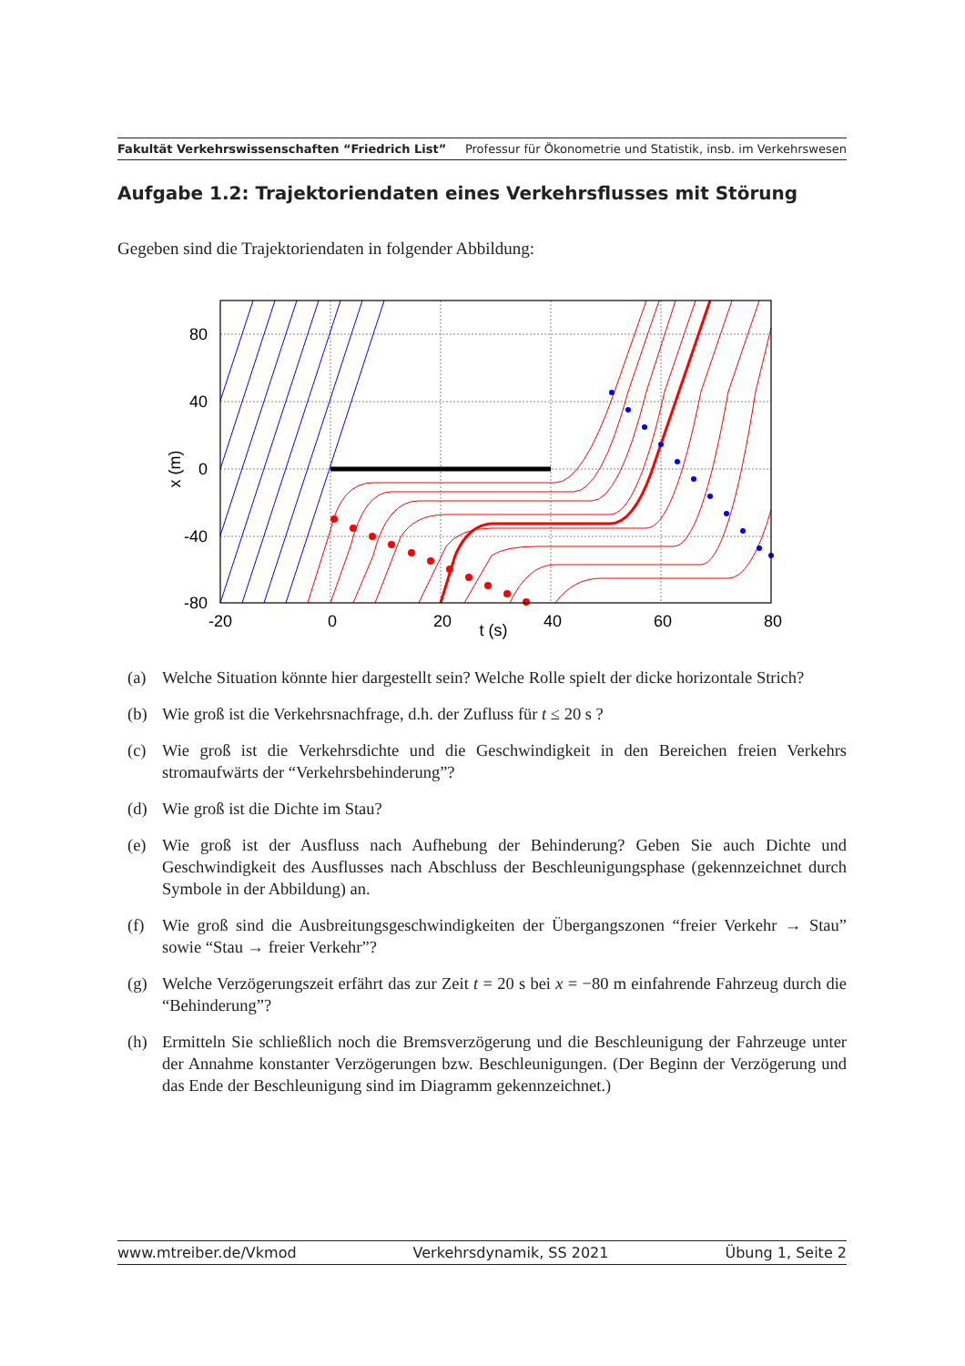Fakultät Verkehrswissenschaften “Friedrich List” Professur für Ökonometrie und Statistik, insb. im Verkehrswesen
Aufgabe 1.2: Trajektoriendaten eines Verkehrsflusses mit Störung
Gegeben sind die Trajektoriendaten in folgender Abbildung:
80
40
0
-40
-80
-20
0
20
40
60
80
t (s)
x (m)
(a) Welche Situation könnte hier dargestellt sein? Welche Rolle spielt der dicke horizontale Strich?
(b) Wie groß ist die Verkehrsnachfrage, d.h. der Zufluss für t ≤ 20 s ?
(c) Wie groß ist die Verkehrsdichte und die Geschwindigkeit in den Bereichen freien Verkehrs stromaufwärts der “Verkehrsbehinderung”?
(d) Wie groß ist die Dichte im Stau?
(e) Wie groß ist der Ausfluss nach Aufhebung der Behinderung? Geben Sie auch Dichte und Geschwindigkeit des Ausflusses nach Abschluss der Beschleunigungsphase (gekennzeichnet durch Symbole in der Abbildung) an.
(f) Wie groß sind die Ausbreitungsgeschwindigkeiten der Übergangszonen “freier Verkehr → Stau” sowie “Stau → freier Verkehr”?
(g) Welche Verzögerungszeit erfährt das zur Zeit t = 20 s bei x = −80 m einfahrende Fahrzeug durch die “Behinderung”?
(h) Ermitteln Sie schließlich noch die Bremsverzögerung und die Beschleunigung der Fahrzeuge unter der Annahme konstanter Verzögerungen bzw. Beschleunigungen. (Der Beginn der Verzögerung und das Ende der Beschleunigung sind im Diagramm gekennzeichnet.)
www.mtreiber.de/Vkmod Verkehrsdynamik, SS 2021 Übung 1, Seite 2